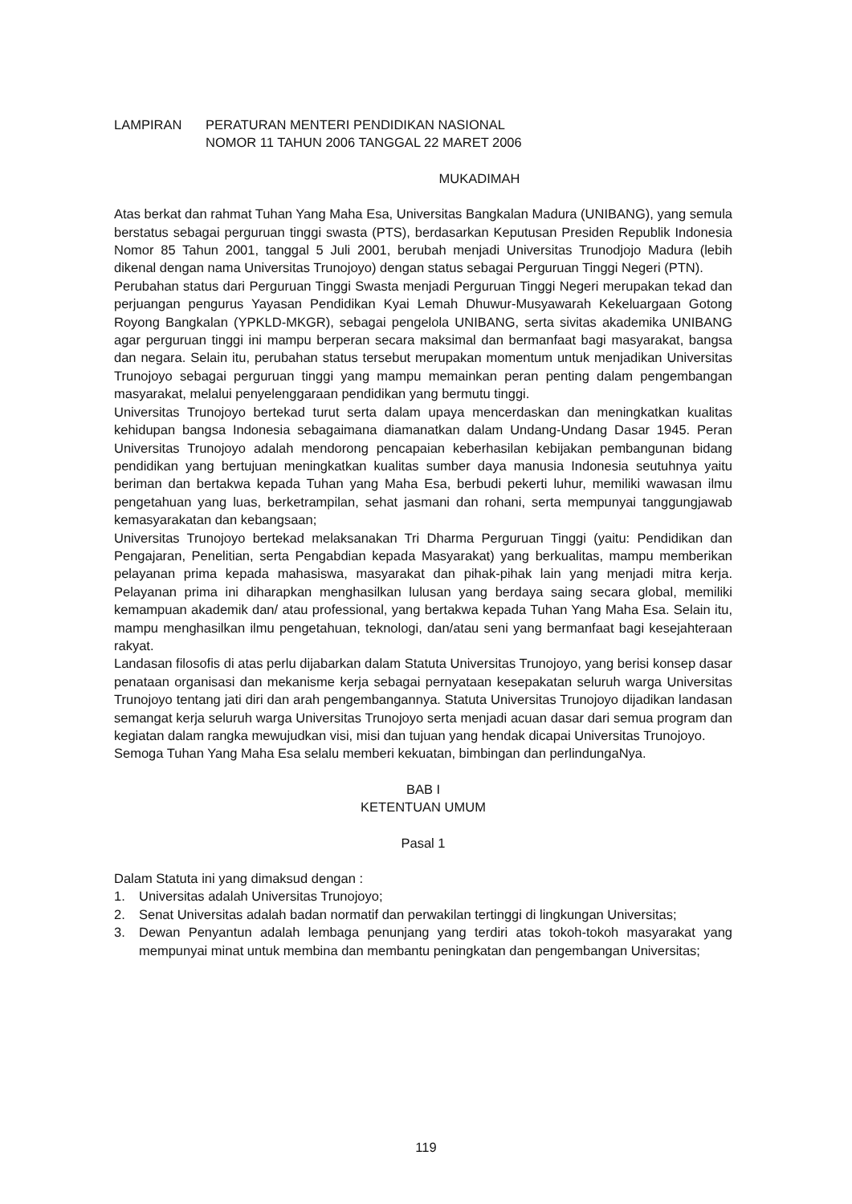LAMPIRAN PERATURAN MENTERI PENDIDIKAN NASIONAL
NOMOR 11 TAHUN 2006 TANGGAL 22 MARET 2006
MUKADIMAH
Atas berkat dan rahmat Tuhan Yang Maha Esa, Universitas Bangkalan Madura (UNIBANG), yang semula berstatus sebagai perguruan tinggi swasta (PTS), berdasarkan Keputusan Presiden Republik Indonesia Nomor 85 Tahun 2001, tanggal 5 Juli 2001, berubah menjadi Universitas Trunodjojo Madura (lebih dikenal dengan nama Universitas Trunojoyo) dengan status sebagai Perguruan Tinggi Negeri (PTN).
Perubahan status dari Perguruan Tinggi Swasta menjadi Perguruan Tinggi Negeri merupakan tekad dan perjuangan pengurus Yayasan Pendidikan Kyai Lemah Dhuwur-Musyawarah Kekeluargaan Gotong Royong Bangkalan (YPKLD-MKGR), sebagai pengelola UNIBANG, serta sivitas akademika UNIBANG agar perguruan tinggi ini mampu berperan secara maksimal dan bermanfaat bagi masyarakat, bangsa dan negara. Selain itu, perubahan status tersebut merupakan momentum untuk menjadikan Universitas Trunojoyo sebagai perguruan tinggi yang mampu memainkan peran penting dalam pengembangan masyarakat, melalui penyelenggaraan pendidikan yang bermutu tinggi.
Universitas Trunojoyo bertekad turut serta dalam upaya mencerdaskan dan meningkatkan kualitas kehidupan bangsa Indonesia sebagaimana diamanatkan dalam Undang-Undang Dasar 1945. Peran Universitas Trunojoyo adalah mendorong pencapaian keberhasilan kebijakan pembangunan bidang pendidikan yang bertujuan meningkatkan kualitas sumber daya manusia Indonesia seutuhnya yaitu beriman dan bertakwa kepada Tuhan yang Maha Esa, berbudi pekerti luhur, memiliki wawasan ilmu pengetahuan yang luas, berketrampilan, sehat jasmani dan rohani, serta mempunyai tanggungjawab kemasyarakatan dan kebangsaan;
Universitas Trunojoyo bertekad melaksanakan Tri Dharma Perguruan Tinggi (yaitu: Pendidikan dan Pengajaran, Penelitian, serta Pengabdian kepada Masyarakat) yang berkualitas, mampu memberikan pelayanan prima kepada mahasiswa, masyarakat dan pihak-pihak lain yang menjadi mitra kerja. Pelayanan prima ini diharapkan menghasilkan lulusan yang berdaya saing secara global, memiliki kemampuan akademik dan/ atau professional, yang bertakwa kepada Tuhan Yang Maha Esa. Selain itu, mampu menghasilkan ilmu pengetahuan, teknologi, dan/atau seni yang bermanfaat bagi kesejahteraan rakyat.
Landasan filosofis di atas perlu dijabarkan dalam Statuta Universitas Trunojoyo, yang berisi konsep dasar penataan organisasi dan mekanisme kerja sebagai pernyataan kesepakatan seluruh warga Universitas Trunojoyo tentang jati diri dan arah pengembangannya. Statuta Universitas Trunojoyo dijadikan landasan semangat kerja seluruh warga Universitas Trunojoyo serta menjadi acuan dasar dari semua program dan kegiatan dalam rangka mewujudkan visi, misi dan tujuan yang hendak dicapai Universitas Trunojoyo.
Semoga Tuhan Yang Maha Esa selalu memberi kekuatan, bimbingan dan perlindungaNya.
BAB I
KETENTUAN UMUM
Pasal 1
Dalam Statuta ini yang dimaksud dengan :
1. Universitas adalah Universitas Trunojoyo;
2. Senat Universitas adalah badan normatif dan perwakilan tertinggi di lingkungan Universitas;
3. Dewan Penyantun adalah lembaga penunjang yang terdiri atas tokoh-tokoh masyarakat yang mempunyai minat untuk membina dan membantu peningkatan dan pengembangan Universitas;
119